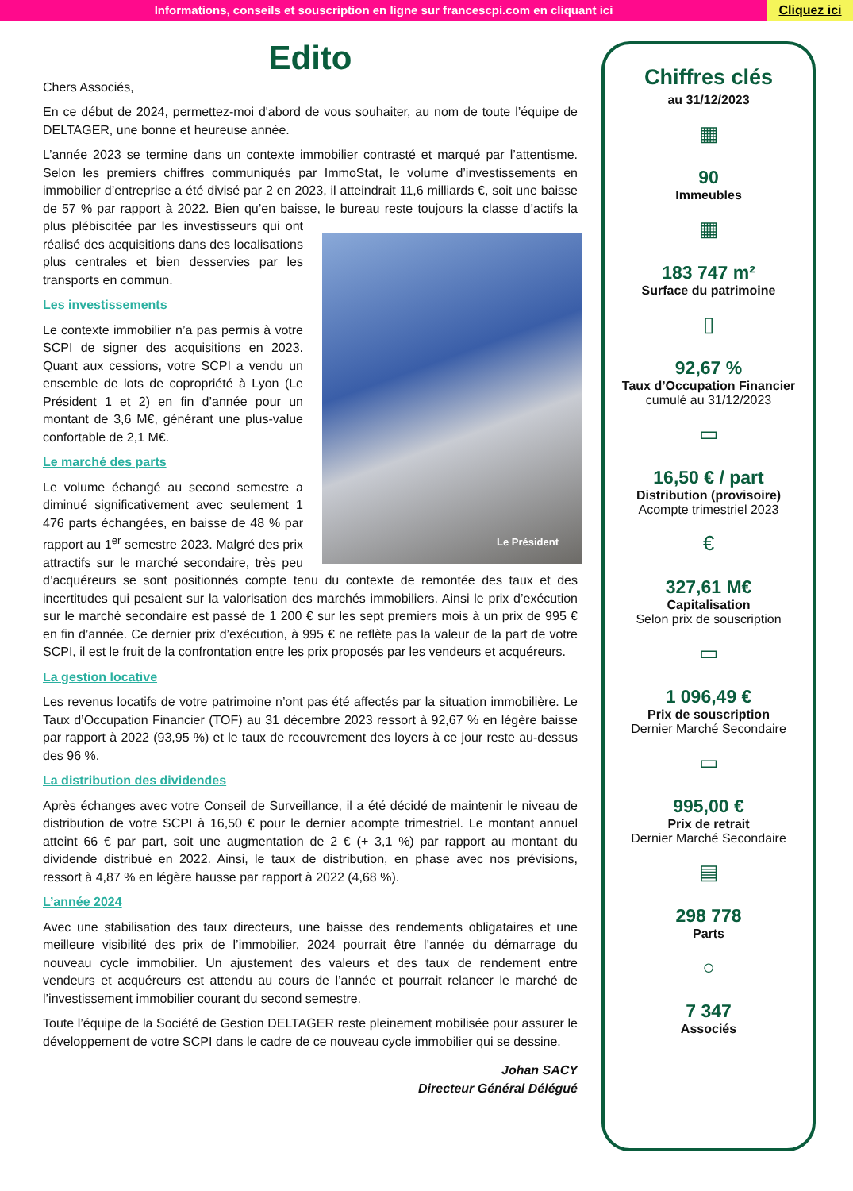Informations, conseils et souscription en ligne sur francescpi.com en cliquant ici
Cliquez ici
Edito
Chers Associés,
En ce début de 2024, permettez-moi d'abord de vous souhaiter, au nom de toute l’équipe de DELTAGER, une bonne et heureuse année.
L’année 2023 se termine dans un contexte immobilier contrasté et marqué par l’attentisme. Selon les premiers chiffres communiqués par ImmoStat, le volume d’investissements en immobilier d’entreprise a été divisé par 2 en 2023, il atteindrait 11,6 milliards €, soit une baisse de 57 % par rapport à 2022. Bien qu’en baisse, le Le Président bureau reste toujours la classe d’actifs la plus plébiscitée par les investisseurs qui ont réalisé des acquisitions dans des localisations plus centrales et bien desservies par les transports en commun.
Les investissements
Le contexte immobilier n’a pas permis à votre SCPI de signer des acquisitions en 2023. Quant aux cessions, votre SCPI a vendu un ensemble de lots de copropriété à Lyon (Le Président 1 et 2) en fin d’année pour un montant de 3,6 M€, générant une plus-value confortable de 2,1 M€.
Le marché des parts
Le volume échangé au second semestre a diminué significativement avec seulement 1 476 parts échangées, en baisse de 48 % par rapport au 1<sup>er</sup> semestre 2023. Malgré des prix attractifs sur le marché secondaire, très peu d’acquéreurs se sont positionnés compte tenu du contexte de remontée des taux et des incertitudes qui pesaient sur la valorisation des marchés immobiliers. Ainsi le prix d’exécution sur le marché secondaire est passé de 1 200 € sur les sept premiers mois à un prix de 995 € en fin d’année. Ce dernier prix d’exécution, à 995 € ne reflète pas la valeur de la part de votre SCPI, il est le fruit de la confrontation entre les prix proposés par les vendeurs et acquéreurs.
La gestion locative
Les revenus locatifs de votre patrimoine n’ont pas été affectés par la situation immobilière. Le Taux d’Occupation Financier (TOF) au 31 décembre 2023 ressort à 92,67 % en légère baisse par rapport à 2022 (93,95 %) et le taux de recouvrement des loyers à ce jour reste au-dessus des 96 %.
La distribution des dividendes
Après échanges avec votre Conseil de Surveillance, il a été décidé de maintenir le niveau de distribution de votre SCPI à 16,50 € pour le dernier acompte trimestriel. Le montant annuel atteint 66 € par part, soit une augmentation de 2 € (+ 3,1 %) par rapport au montant du dividende distribué en 2022. Ainsi, le taux de distribution, en phase avec nos prévisions, ressort à 4,87 % en légère hausse par rapport à 2022 (4,68 %).
L’année 2024
Avec une stabilisation des taux directeurs, une baisse des rendements obligataires et une meilleure visibilité des prix de l’immobilier, 2024 pourrait être l’année du démarrage du nouveau cycle immobilier. Un ajustement des valeurs et des taux de rendement entre vendeurs et acquéreurs est attendu au cours de l’année et pourrait relancer le marché de l’investissement immobilier courant du second semestre.
Toute l’équipe de la Société de Gestion DELTAGER reste pleinement mobilisée pour assurer le développement de votre SCPI dans le cadre de ce nouveau cycle immobilier qui se dessine.
Johan SACY
Directeur Général Délégué
Chiffres clés
au 31/12/2023
▦
90
Immeubles
▦
183 747 m²
Surface du patrimoine
▯
92,67 %
Taux d’Occupation Financier
cumulé au 31/12/2023
▭
16,50 € / part
Distribution (provisoire)
Acompte trimestriel 2023
€
327,61 M€
Capitalisation
Selon prix de souscription
▭
1 096,49 €
Prix de souscription
Dernier Marché Secondaire
▭
995,00 €
Prix de retrait
Dernier Marché Secondaire
▤
298 778
Parts
○
7 347
Associés